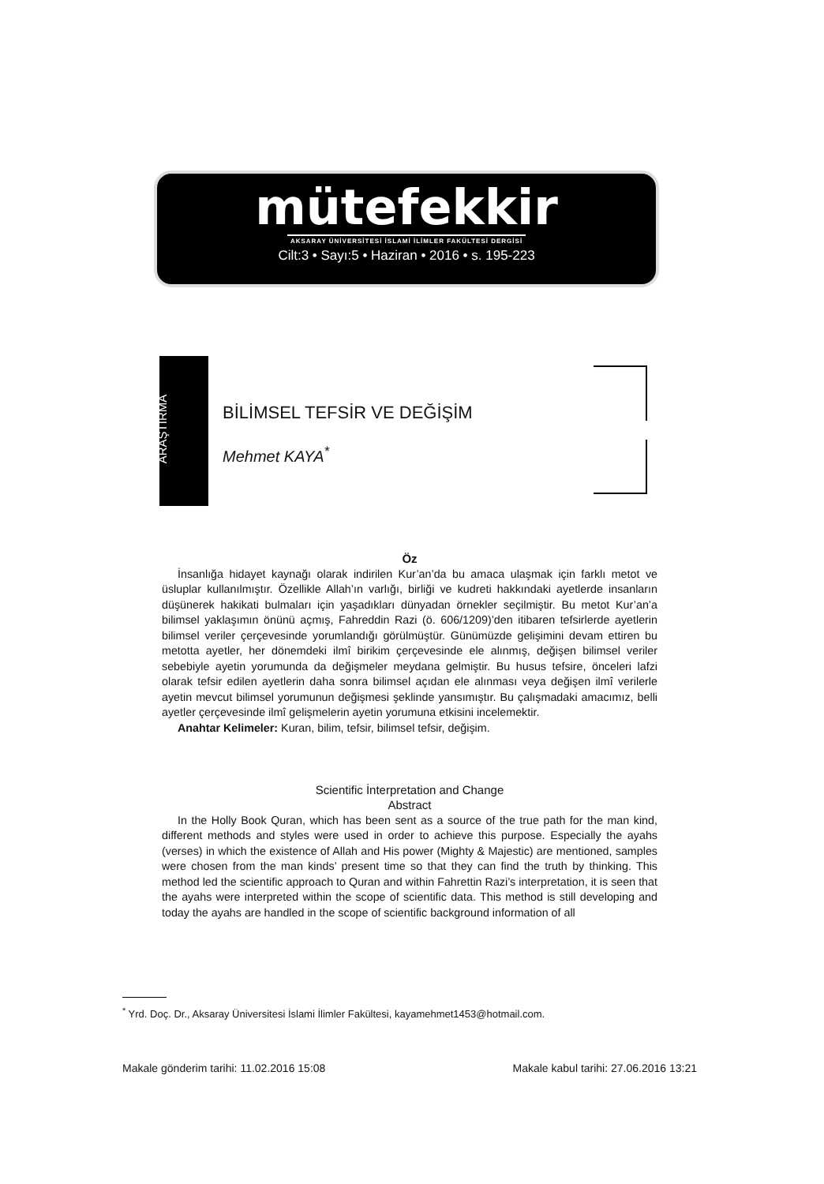mütefekkir
AKSARAY ÜNİVERSİTESİ İSLAMİ İLİMLER FAKÜLTESİ DERGİSİ
Cilt:3 • Sayı:5 • Haziran • 2016 • s. 195-223
ARAŞTIRMA
BİLİMSEL TEFSİR VE DEĞİŞİM
Mehmet KAYA<sup>*</sup>
Öz
İnsanlığa hidayet kaynağı olarak indirilen Kur’an’da bu amaca ulaşmak için farklı metot ve üsluplar kullanılmıştır. Özellikle Allah’ın varlığı, birliği ve kudreti hakkındaki ayetlerde insanların düşünerek hakikati bulmaları için yaşadıkları dünyadan örnekler seçilmiştir. Bu metot Kur’an’a bilimsel yaklaşımın önünü açmış, Fahreddin Razi (ö. 606/1209)’den itibaren tefsirlerde ayetlerin bilimsel veriler çerçevesinde yorumlandığı görülmüştür. Günümüzde gelişimini devam ettiren bu metotta ayetler, her dönemdeki ilmî birikim çerçevesinde ele alınmış, değişen bilimsel veriler sebebiyle ayetin yorumunda da değişmeler meydana gelmiştir. Bu husus tefsire, önceleri lafzi olarak tefsir edilen ayetlerin daha sonra bilimsel açıdan ele alınması veya değişen ilmî verilerle ayetin mevcut bilimsel yorumunun değişmesi şeklinde yansımıştır. Bu çalışmadaki amacımız, belli ayetler çerçevesinde ilmî gelişmelerin ayetin yorumuna etkisini incelemektir.
Anahtar Kelimeler: Kuran, bilim, tefsir, bilimsel tefsir, değişim.
Scientific İnterpretation and Change
Abstract
In the Holly Book Quran, which has been sent as a source of the true path for the man kind, different methods and styles were used in order to achieve this purpose. Especially the ayahs (verses) in which the existence of Allah and His power (Mighty & Majestic) are mentioned, samples were chosen from the man kinds’ present time so that they can find the truth by thinking. This method led the scientific approach to Quran and within Fahrettin Razi’s interpretation, it is seen that the ayahs were interpreted within the scope of scientific data. This method is still developing and today the ayahs are handled in the scope of scientific background information of all
<sup>*</sup> Yrd. Doç. Dr., Aksaray Üniversitesi İslami İlimler Fakültesi, kayamehmet1453@hotmail.com.
Makale gönderim tarihi: 11.02.2016 15:08 Makale kabul tarihi: 27.06.2016 13:21